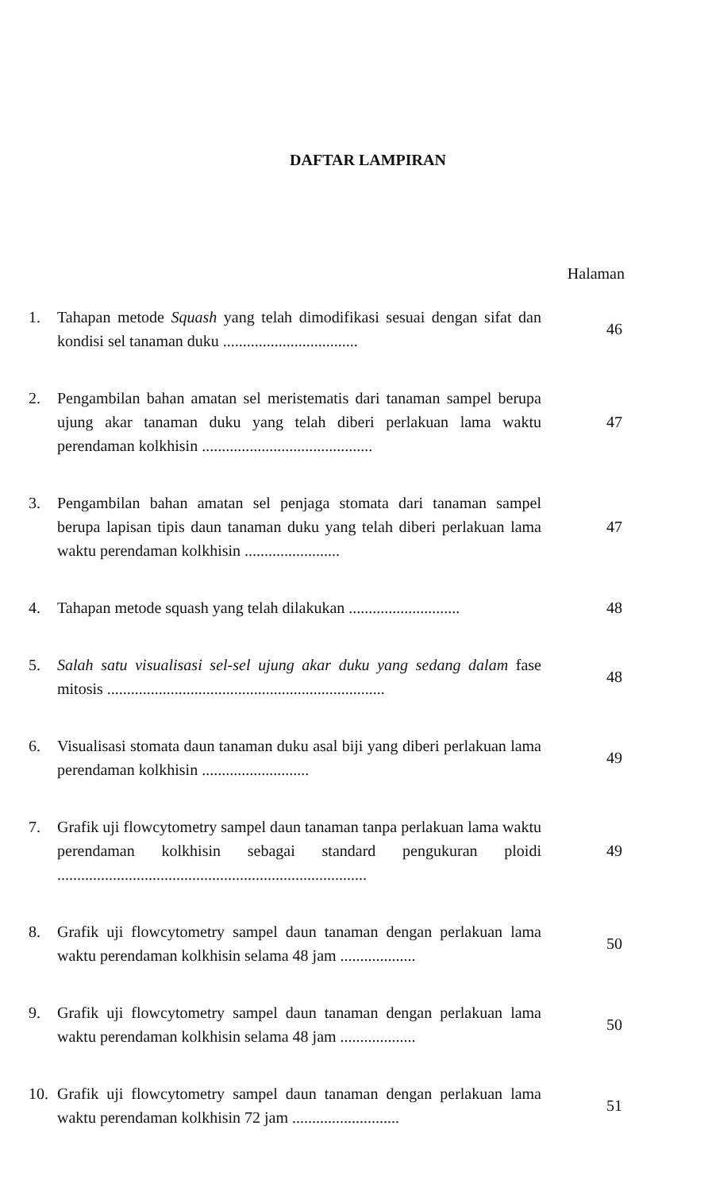DAFTAR LAMPIRAN
Halaman
| 1. | Tahapan metode Squash yang telah dimodifikasi sesuai dengan sifat dan kondisi sel tanaman duku .................................. | 46 |
| 2. | Pengambilan bahan amatan sel meristematis dari tanaman sampel berupa ujung akar tanaman duku yang telah diberi perlakuan lama waktu perendaman kolkhisin ........................................... | 47 |
| 3. | Pengambilan bahan amatan sel penjaga stomata dari tanaman sampel berupa lapisan tipis daun tanaman duku yang telah diberi perlakuan lama waktu perendaman kolkhisin ........................ | 47 |
| 4. | Tahapan metode squash yang telah dilakukan ............................ | 48 |
| 5. | Salah satu visualisasi sel-sel ujung akar duku yang sedang dalam fase mitosis ...................................................................... | 48 |
| 6. | Visualisasi stomata daun tanaman duku asal biji yang diberi perlakuan lama perendaman kolkhisin ........................... | 49 |
| 7. | Grafik uji flowcytometry sampel daun tanaman tanpa perlakuan lama waktu perendaman kolkhisin sebagai standard pengukuran ploidi .............................................................................. | 49 |
| 8. | Grafik uji flowcytometry sampel daun tanaman dengan perlakuan lama waktu perendaman kolkhisin selama 48 jam ................... | 50 |
| 9. | Grafik uji flowcytometry sampel daun tanaman dengan perlakuan lama waktu perendaman kolkhisin selama 48 jam ................... | 50 |
| 10. | Grafik uji flowcytometry sampel daun tanaman dengan perlakuan lama waktu perendaman kolkhisin 72 jam ........................... | 51 |